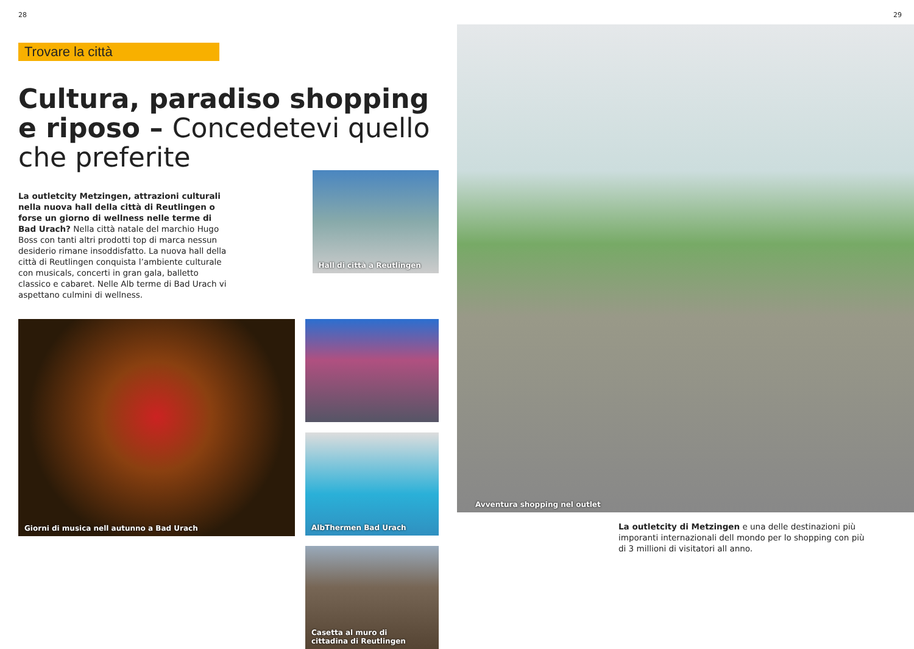28
Trovare la città
Cultura, paradiso shopping e riposo – Concedetevi quello che preferite
La outletcity Metzingen, attrazioni culturali nella nuova hall della città di Reutlingen o forse un giorno di wellness nelle terme di Bad Urach? Nella città natale del marchio Hugo Boss con tanti altri prodotti top di marca nessun desiderio rimane insoddisfatto. La nuova hall della città di Reutlingen conquista l’ambiente culturale con musicals, concerti in gran gala, balletto classico e cabaret. Nelle Alb terme di Bad Urach vi aspettano culmini di wellness.
Hall di città a Reutlingen
Giorni di musica nell autunno a Bad Urach
AlbThermen Bad Urach
Casetta al muro di
cittadina di Reutlingen
29
Avventura shopping nel outlet
La outletcity di Metzingen e una delle destinazioni più imporanti internazionali dell mondo per lo shopping con più di 3 millioni di visitatori all anno.